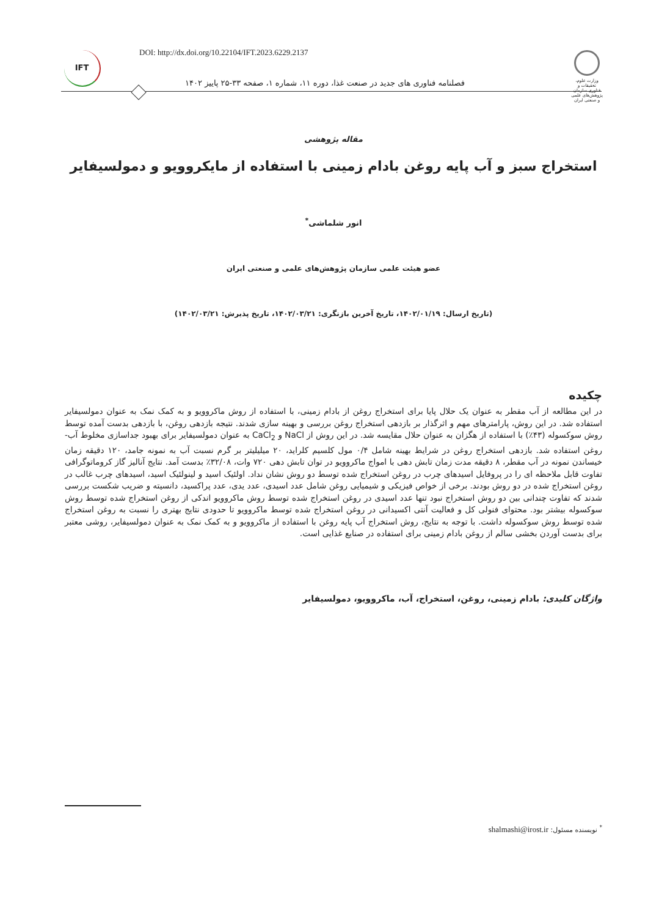DOI: http://dx.doi.org/10.22104/IFT.2023.6229.2137
IFT
وزارت علوم، تحقیقات و فناوری سازمان پژوهش‌های علمی و صنعتی ایران
فصلنامه فناوری های جدید در صنعت غذا، دوره ۱۱، شماره ۱، صفحه ۳۳-۲۵ پاییز ۱۴۰۲
مقاله پژوهشی
استخراج سبز و آب پایه روغن بادام زمینی با استفاده از مایکروویو و دمولسیفایر
انور شلماشی<sup>*</sup>
عضو هیئت علمی سازمان پژوهش‌های علمی و صنعتی ایران
(تاریخ ارسال: ۱۴۰۲/۰۱/۱۹، تاریخ آخرین بازنگری: ۱۴۰۲/۰۳/۲۱، تاریخ پذیرش: ۱۴۰۲/۰۳/۲۱)
چکیده
در این مطالعه از آب مقطر به عنوان یک حلال پایا برای استخراج روغن از بادام زمینی، با استفاده از روش ماکروویو و به کمک نمک به عنوان دمولسیفایر استفاده شد. در این روش، پارامترهای مهم و اثرگذار بر بازدهی استخراج روغن بررسی و بهینه سازی شدند. نتیجه بازدهی روغن، با بازدهی بدست آمده توسط روش سوکسوله (۴۳٪) با استفاده از هگزان به عنوان حلال مقایسه شد. در این روش از NaCl و CaCl<sub>2</sub> به عنوان دمولسیفایر برای بهبود جداسازی مخلوط آب-روغن استفاده شد. بازدهی استخراج روغن در شرایط بهینه شامل ۰/۴ مول کلسیم کلراید، ۲۰ میلیلیتر بر گرم نسبت آب به نمونه جامد، ۱۲۰ دقیقه زمان خیساندن نمونه در آب مقطر، ۸ دقیقه مدت زمان تابش دهی با امواج ماکروویو در توان تابش دهی ۷۲۰ وات، ۳۲/۰۸٪ بدست آمد. نتایج آنالیز گاز کروماتوگرافی تفاوت قابل ملاحظه ای را در پروفایل اسیدهای چرب در روغن استخراج شده توسط دو روش نشان نداد. اولئیک اسید و لینولئیک اسید، اسیدهای چرب غالب در روغن استخراج شده در دو روش بودند. برخی از خواص فیزیکی و شیمیایی روغن شامل عدد اسیدی، عدد یدی، عدد پراکسید، دانسیته و ضریب شکست بررسی شدند که تفاوت چندانی بین دو روش استخراج نبود تنها عدد اسیدی در روغن استخراج شده توسط روش ماکروویو اندکی از روغن استخراج شده توسط روش سوکسوله بیشتر بود. محتوای فنولی کل و فعالیت آنتی اکسیدانی در روغن استخراج شده توسط ماکروویو تا حدودی نتایج بهتری را نسبت به روغن استخراج شده توسط روش سوکسوله داشت. با توجه به نتایج، روش استخراج آب پایه روغن با استفاده از ماکروویو و به کمک نمک به عنوان دمولسیفایر، روشی معتبر برای بدست آوردن بخشی سالم از روغن بادام زمینی برای استفاده در صنایع غذایی است.
واژگان کلیدی: بادام زمینی، روغن، استخراج، آب، ماکروویو، دمولسیفایر
<sup>*</sup> نویسنده مسئول: shalmashi@irost.ir